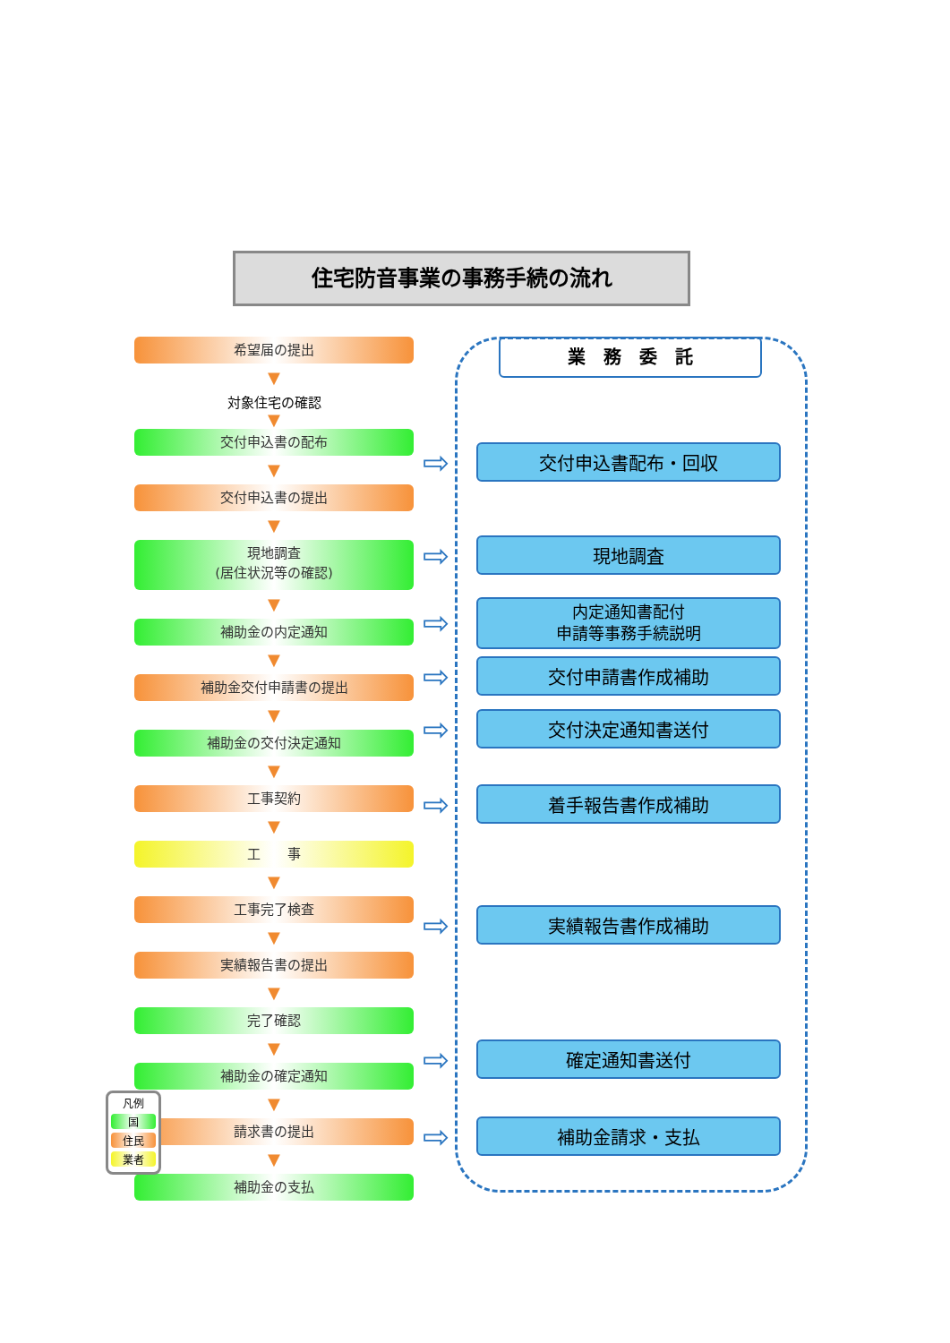住宅防音事業の事務手続の流れ
希望届の提出
▼
対象住宅の確認
▼
交付申込書の配布
▼
交付申込書の提出
▼
現地調査
(居住状況等の確認)
▼
補助金の内定通知
▼
補助金交付申請書の提出
▼
補助金の交付決定通知
▼
工事契約
▼
工　　事
▼
工事完了検査
▼
実績報告書の提出
▼
完了確認
▼
補助金の確定通知
▼
請求書の提出
▼
補助金の支払
業　務　委　託
⇨ 交付申込書配布・回収
⇨ 現地調査
⇨ 内定通知書配付
申請等事務手続説明
⇨ 交付申請書作成補助
⇨ 交付決定通知書送付
⇨ 着手報告書作成補助
⇨ 実績報告書作成補助
⇨ 確定通知書送付
⇨ 補助金請求・支払
凡例
国
住民
業者